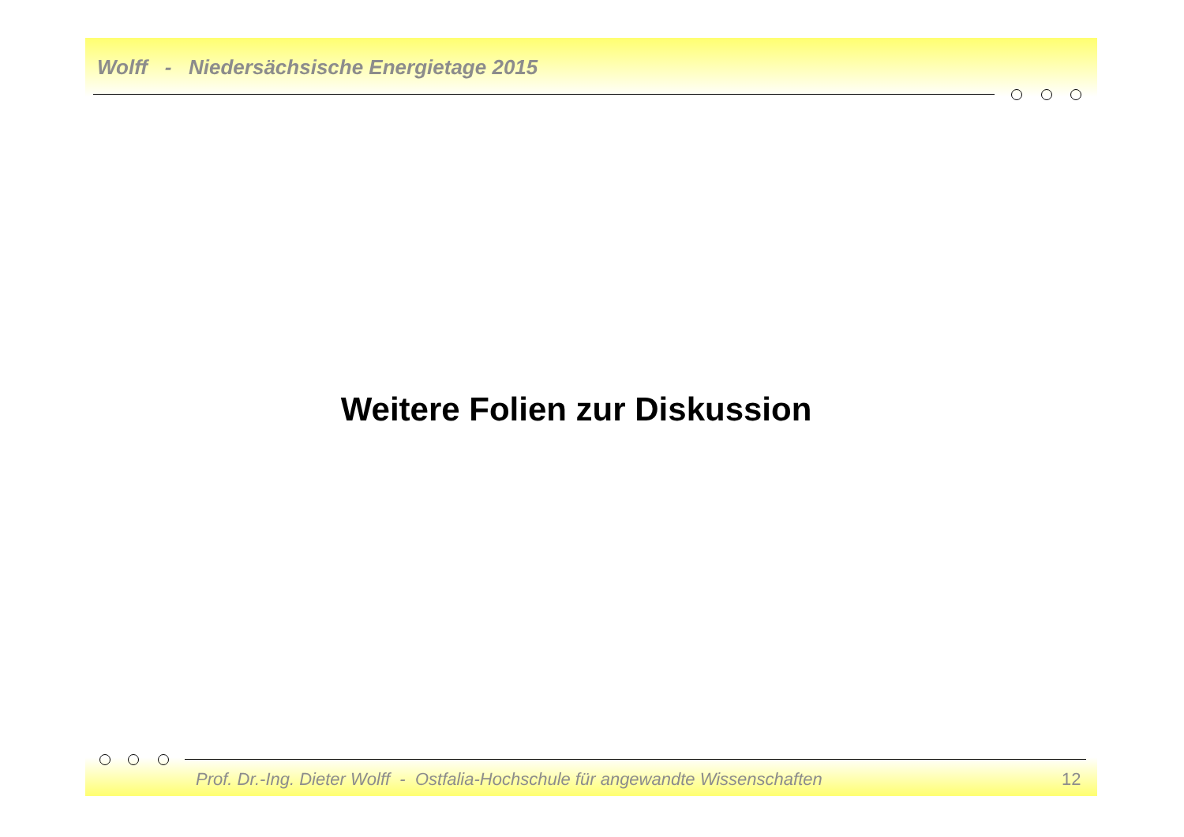Wolff - Niedersächsische Energietage 2015
Weitere Folien zur Diskussion
Prof. Dr.-Ing. Dieter Wolff - Ostfalia-Hochschule für angewandte Wissenschaften
12